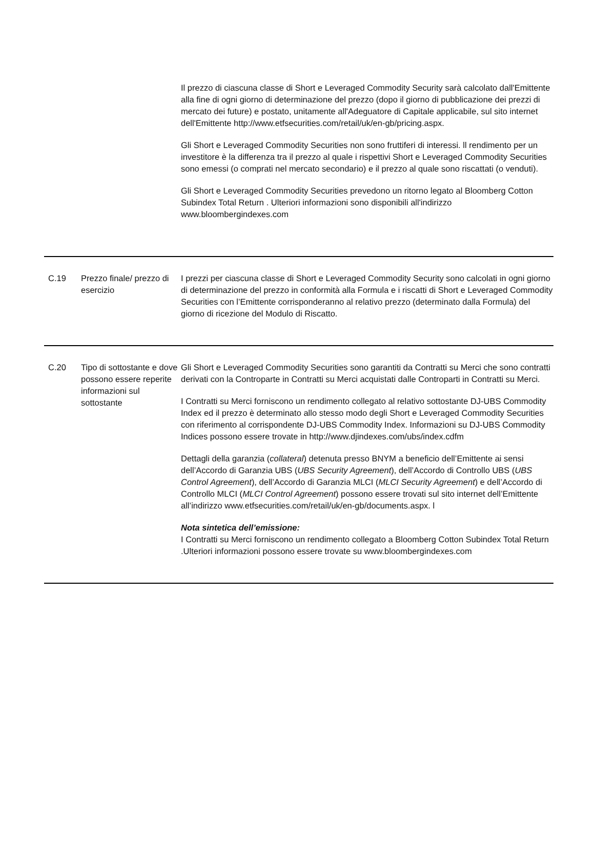| | | Il prezzo di ciascuna classe di Short e Leveraged Commodity Security sarà calcolato dall'Emittente alla fine di ogni giorno di determinazione del prezzo (dopo il giorno di pubblicazione dei prezzi di mercato dei future) e postato, unitamente all'Adeguatore di Capitale applicabile, sul sito internet dell'Emittente http://www.etfsecurities.com/retail/uk/en-gb/pricing.aspx. Gli Short e Leveraged Commodity Securities non sono fruttiferi di interessi. ll rendimento per un investitore è la differenza tra il prezzo al quale i rispettivi Short e Leveraged Commodity Securities sono emessi (o comprati nel mercato secondario) e il prezzo al quale sono riscattati (o venduti). Gli Short e Leveraged Commodity Securities prevedono un ritorno legato al Bloomberg Cotton Subindex Total Return . Ulteriori informazioni sono disponibili all'indirizzo www.bloombergindexes.com |
| C.19 | Prezzo finale/ prezzo di esercizio | I prezzi per ciascuna classe di Short e Leveraged Commodity Security sono calcolati in ogni giorno di determinazione del prezzo in conformità alla Formula e i riscatti di Short e Leveraged Commodity Securities con l’Emittente corrisponderanno al relativo prezzo (determinato dalla Formula) del giorno di ricezione del Modulo di Riscatto. |
| C.20 | Tipo di sottostante e dove possono essere reperite informazioni sul sottostante | Gli Short e Leveraged Commodity Securities sono garantiti da Contratti su Merci che sono contratti derivati con la Controparte in Contratti su Merci acquistati dalle Controparti in Contratti su Merci. I Contratti su Merci forniscono un rendimento collegato al relativo sottostante DJ-UBS Commodity Index ed il prezzo è determinato allo stesso modo degli Short e Leveraged Commodity Securities con riferimento al corrispondente DJ-UBS Commodity Index. Informazioni su DJ-UBS Commodity Indices possono essere trovate in http://www.djindexes.com/ubs/index.cdfm Dettagli della garanzia ( collateral ) detenuta presso BNYM a beneficio dell’Emittente ai sensi dell’Accordo di Garanzia UBS ( UBS Security Agreement ), dell’Accordo di Controllo UBS ( UBS Control Agreement ), dell’Accordo di Garanzia MLCI ( MLCI Security Agreement ) e dell’Accordo di Controllo MLCI ( MLCI Control Agreement ) possono essere trovati sul sito internet dell’Emittente all’indirizzo www.etfsecurities.com/retail/uk/en-gb/documents.aspx. l Nota sintetica dell’emissione: I Contratti su Merci forniscono un rendimento collegato a Bloomberg Cotton Subindex Total Return .Ulteriori informazioni possono essere trovate su www.bloombergindexes.com |